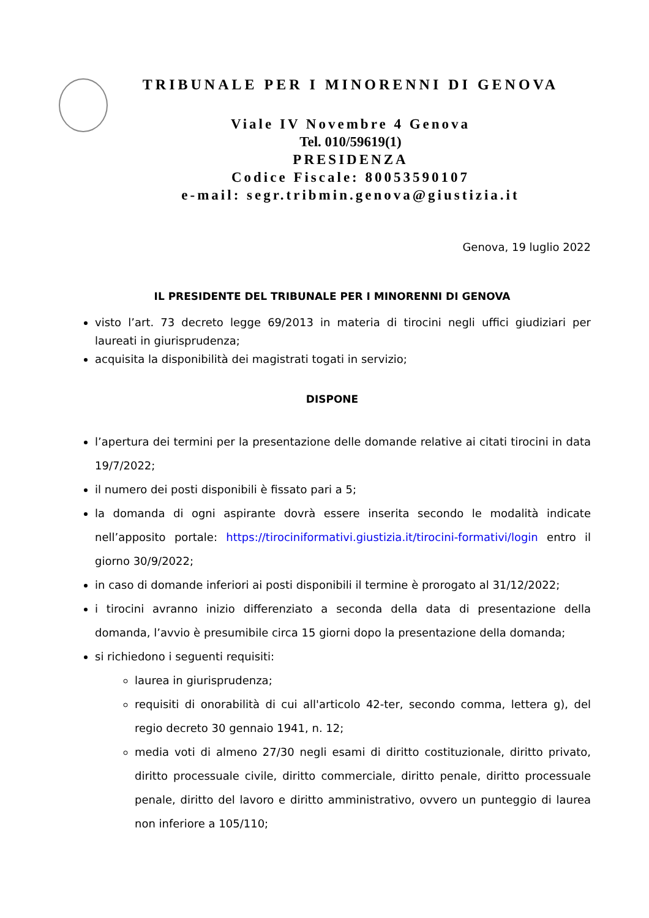TRIBUNALE PER I MINORENNI DI GENOVA
Viale IV Novembre 4 Genova
Tel. 010/59619(1)
PRESIDENZA
Codice Fiscale: 80053590107
e-mail: segr.tribmin.genova@giustizia.it
Genova, 19 luglio 2022
IL PRESIDENTE DEL TRIBUNALE PER I MINORENNI DI GENOVA
visto l’art. 73 decreto legge 69/2013 in materia di tirocini negli uffici giudiziari per laureati in giurisprudenza;
acquisita la disponibilità dei magistrati togati in servizio;
DISPONE
l’apertura dei termini per la presentazione delle domande relative ai citati tirocini in data 19/7/2022;
il numero dei posti disponibili è fissato pari a 5;
la domanda di ogni aspirante dovrà essere inserita secondo le modalità indicate nell’apposito portale: https://tirociniformativi.giustizia.it/tirocini-formativi/login entro il giorno 30/9/2022;
in caso di domande inferiori ai posti disponibili il termine è prorogato al 31/12/2022;
i tirocini avranno inizio differenziato a seconda della data di presentazione della domanda, l’avvio è presumibile circa 15 giorni dopo la presentazione della domanda;
si richiedono i seguenti requisiti:
laurea in giurisprudenza;
requisiti di onorabilità di cui all'articolo 42-ter, secondo comma, lettera g), del regio decreto 30 gennaio 1941, n. 12;
media voti di almeno 27/30 negli esami di diritto costituzionale, diritto privato, diritto processuale civile, diritto commerciale, diritto penale, diritto processuale penale, diritto del lavoro e diritto amministrativo, ovvero un punteggio di laurea non inferiore a 105/110;